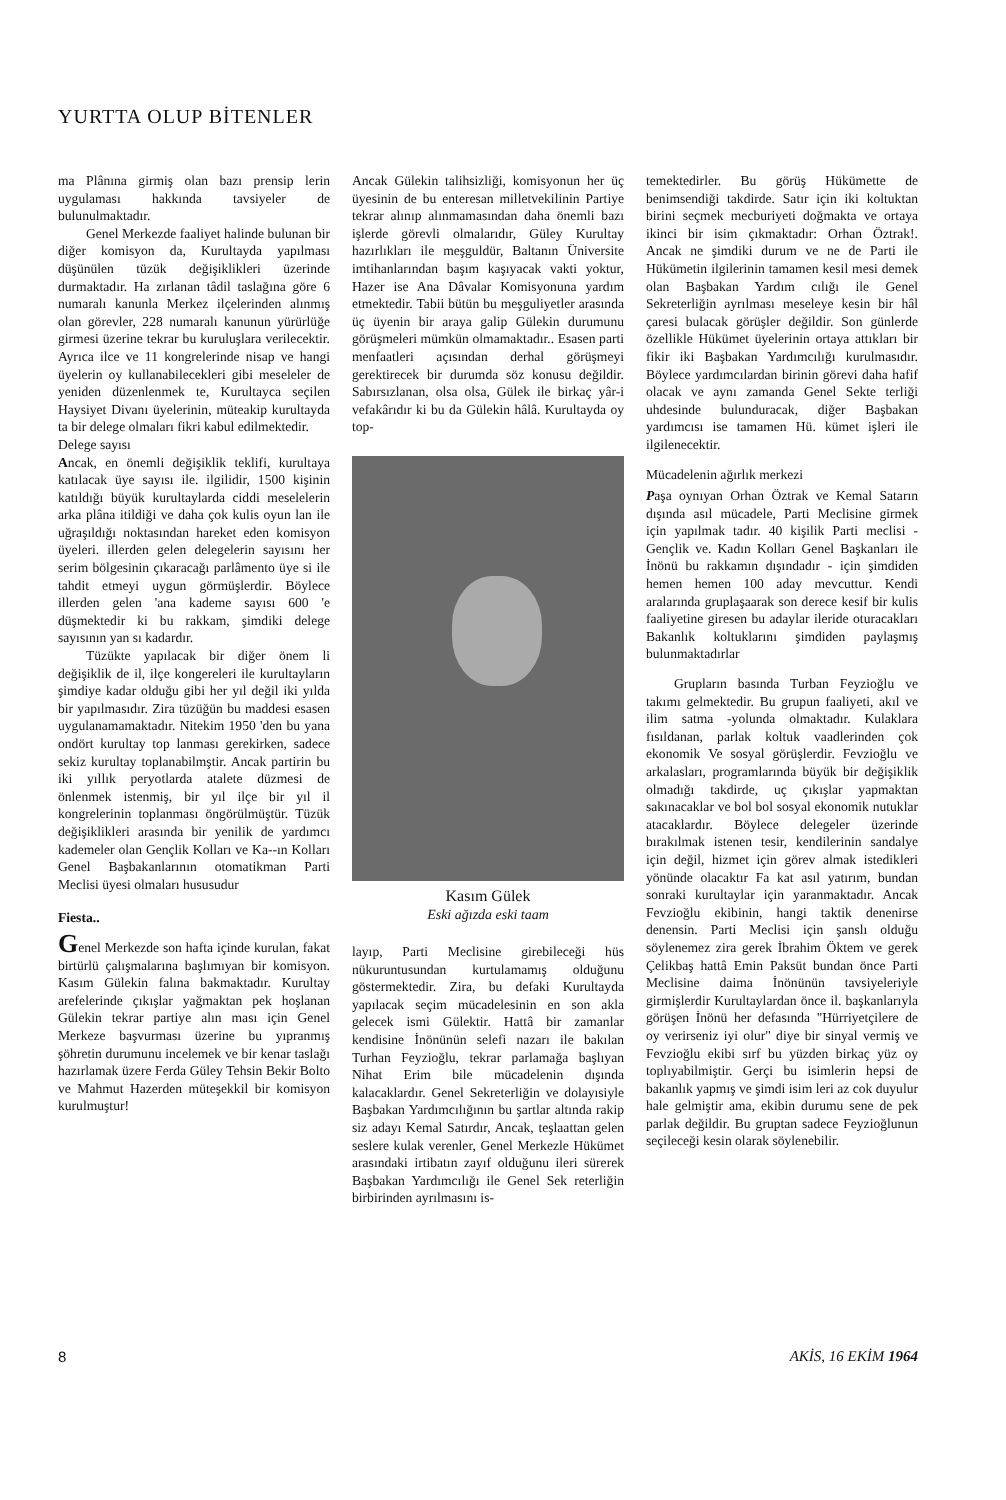YURTTA OLUP BİTENLER
ma Plânına girmiş olan bazı prensip lerin uygulaması hakkında tavsiyeler de bulunulmaktadır.
Genel Merkezde faaliyet halinde bulunan bir diğer komisyon da, Kurultayda yapılması düşünülen tüzük değişiklikleri üzerinde durmaktadır. Ha zırlanan tâdil taslağına göre 6 numaralı kanunla Merkez ilçelerinden alınmış olan görevler, 228 numaralı kanunun yürürlüğe girmesi üzerine tekrar bu kuruluşlara verilecektir. Ayrıca ilce ve 11 kongrelerinde nisap ve hangi üyelerin oy kullanabilecekleri gibi meseleler de yeniden düzenlenmek te, Kurultayca seçilen Haysiyet Divanı üyelerinin, müteakip kurultayda ta bir delege olmaları fikri kabul edilmektedir.
Delege sayısı
Ancak, en önemli değişiklik teklifi, kurultaya katılacak üye sayısı ile. ilgilidir, 1500 kişinin katıldığı büyük kurultaylarda ciddi meselelerin arka plâna itildiği ve daha çok kulis oyun lan ile uğraşıldığı noktasından hareket eden komisyon üyeleri. illerden gelen delegelerin sayısını her serim bölgesinin çıkaracağı parlâmento üye si ile tahdit etmeyi uygun görmüşlerdir. Böylece illerden gelen 'ana kademe sayısı 600 'e düşmektedir ki bu rakkam, şimdiki delege sayısının yan sı kadardır.
Tüzükte yapılacak bir diğer önem li değişiklik de il, ilçe kongereleri ile kurultayların şimdiye kadar olduğu gibi her yıl değil iki yılda bir yapılmasıdır. Zira tüzüğün bu maddesi esasen uygulanamamaktadır. Nitekim 1950 'den bu yana ondört kurultay top lanması gerekirken, sadece sekiz kurultay toplanabilmştir. Ancak partirin bu iki yıllık peryotlarda atalete düzmesi de önlenmek istenmiş, bir yıl ilçe bir yıl il kongrelerinin toplanması öngörülmüştür. Tüzük değişiklikleri arasında bir yenilik de yardımcı kademeler olan Gençlik Kolları ve Ka--ın Kolları Genel Başbakanlarının otomatikman Parti Meclisi üyesi olmaları hususudur
Fiesta..
Genel Merkezde son hafta içinde kurulan, fakat birtürlü çalışmalarına başlımıyan bir komisyon. Kasım Gülekin falına bakmaktadır. Kurultay arefelerinde çıkışlar yağmaktan pek hoşlanan Gülekin tekrar partiye alın ması için Genel Merkeze başvurması üzerine bu yıpranmış şöhretin durumunu incelemek ve bir kenar taslağı hazırlamak üzere Ferda Güley Tehsin Bekir Bolto ve Mahmut Hazerden müteşekkil bir komisyon kurulmuştur!
Ancak Gülekin talihsizliği, komisyonun her üç üyesinin de bu enteresan milletvekilinin Partiye tekrar alınıp alınmamasından daha önemli bazı işlerde görevli olmalarıdır, Güley Kurultay hazırlıkları ile meşguldür, Baltanın Üniversite imtihanlarından başım kaşıyacak vakti yoktur, Hazer ise Ana Dâvalar Komisyonuna yardım etmektedir. Tabii bütün bu meşguliyetler arasında üç üyenin bir araya galip Gülekin durumunu görüşmeleri mümkün olmamaktadır.. Esasen parti menfaatleri açısından derhal görüşmeyi gerektirecek bir durumda söz konusu değildir. Sabırsızlanan, olsa olsa, Gülek ile birkaç yâr-i vefakârıdır ki bu da Gülekin hâlâ. Kurultayda oy top-
Kasım Gülek
Eski ağızda eski taam
layıp, Parti Meclisine girebileceği hüs nükuruntusundan kurtulamamış olduğunu göstermektedir. Zira, bu defaki Kurultayda yapılacak seçim mücadelesinin en son akla gelecek ismi Gülektir. Hattâ bir zamanlar kendisine İnönünün selefi nazarı ile bakılan Turhan Feyzioğlu, tekrar parlamağa başlıyan Nihat Erim bile mücadelenin dışında kalacaklardır. Genel Sekreterliğin ve dolayısiyle Başbakan Yardımcılığının bu şartlar altında rakip siz adayı Kemal Satırdır, Ancak, teşlaattan gelen seslere kulak verenler, Genel Merkezle Hükümet arasındaki irtibatın zayıf olduğunu ileri sürerek Başbakan Yardımcılığı ile Genel Sek reterliğin birbirinden ayrılmasını is-
temektedirler. Bu görüş Hükümette de benimsendiği takdirde. Satır için iki koltuktan birini seçmek mecburiyeti doğmakta ve ortaya ikinci bir isim çıkmaktadır: Orhan Öztrak!. Ancak ne şimdiki durum ve ne de Parti ile Hükümetin ilgilerinin tamamen kesil mesi demek olan Başbakan Yardım cılığı ile Genel Sekreterliğin ayrılması meseleye kesin bir hâl çaresi bulacak görüşler değildir. Son günlerde özellikle Hükümet üyelerinin ortaya attıkları bir fikir iki Başbakan Yardımcılığı kurulmasıdır. Böylece yardımcılardan birinin görevi daha hafif olacak ve aynı zamanda Genel Sekte terliği uhdesinde bulunduracak, diğer Başbakan yardımcısı ise tamamen Hü. kümet işleri ile ilgilenecektir.
Mücadelenin ağırlık merkezi
Paşa oynıyan Orhan Öztrak ve Kemal Satarın dışında asıl mücadele, Parti Meclisine girmek için yapılmak tadır. 40 kişilik Parti meclisi - Gençlik ve. Kadın Kolları Genel Başkanları ile İnönü bu rakkamın dışındadır - için şimdiden hemen hemen 100 aday mevcuttur. Kendi aralarında gruplaşaarak son derece kesif bir kulis faaliyetine giresen bu adaylar ileride oturacakları Bakanlık koltuklarını şimdiden paylaşmış bulunmaktadırlar
Grupların basında Turban Feyzioğlu ve takımı gelmektedir. Bu grupun faaliyeti, akıl ve ilim satma -yolunda olmaktadır. Kulaklara fısıldanan, parlak koltuk vaadlerinden çok ekonomik Ve sosyal görüşlerdir. Fevzioğlu ve arkalasları, programlarında büyük bir değişiklik olmadığı takdirde, uç çıkışlar yapmaktan sakınacaklar ve bol bol sosyal ekonomik nutuklar atacaklardır. Böylece delegeler üzerinde bırakılmak istenen tesir, kendilerinin sandalye için değil, hizmet için görev almak istedikleri yönünde olacaktır Fa kat asıl yatırım, bundan sonraki kurultaylar için yaranmaktadır. Ancak Fevzioğlu ekibinin, hangi taktik denenirse denensin. Parti Meclisi için şanslı olduğu söylenemez zira gerek İbrahim Öktem ve gerek Çelikbaş hattâ Emin Paksüt bundan önce Parti Meclisine daima İnönünün tavsiyeleriyle girmişlerdir Kurultaylardan önce il. başkanlarıyla görüşen İnönü her defasında "Hürriyetçilere de oy verirseniz iyi olur" diye bir sinyal vermiş ve Fevzioğlu ekibi sırf bu yüzden birkaç yüz oy toplıyabilmiştir. Gerçi bu isimlerin hepsi de bakanlık yapmış ve şimdi isim leri az cok duyulur hale gelmiştir ama, ekibin durumu sene de pek parlak değildir. Bu gruptan sadece Feyzioğlunun seçileceği kesin olarak söylenebilir.
8 AKİS, 16 EKİM 1964